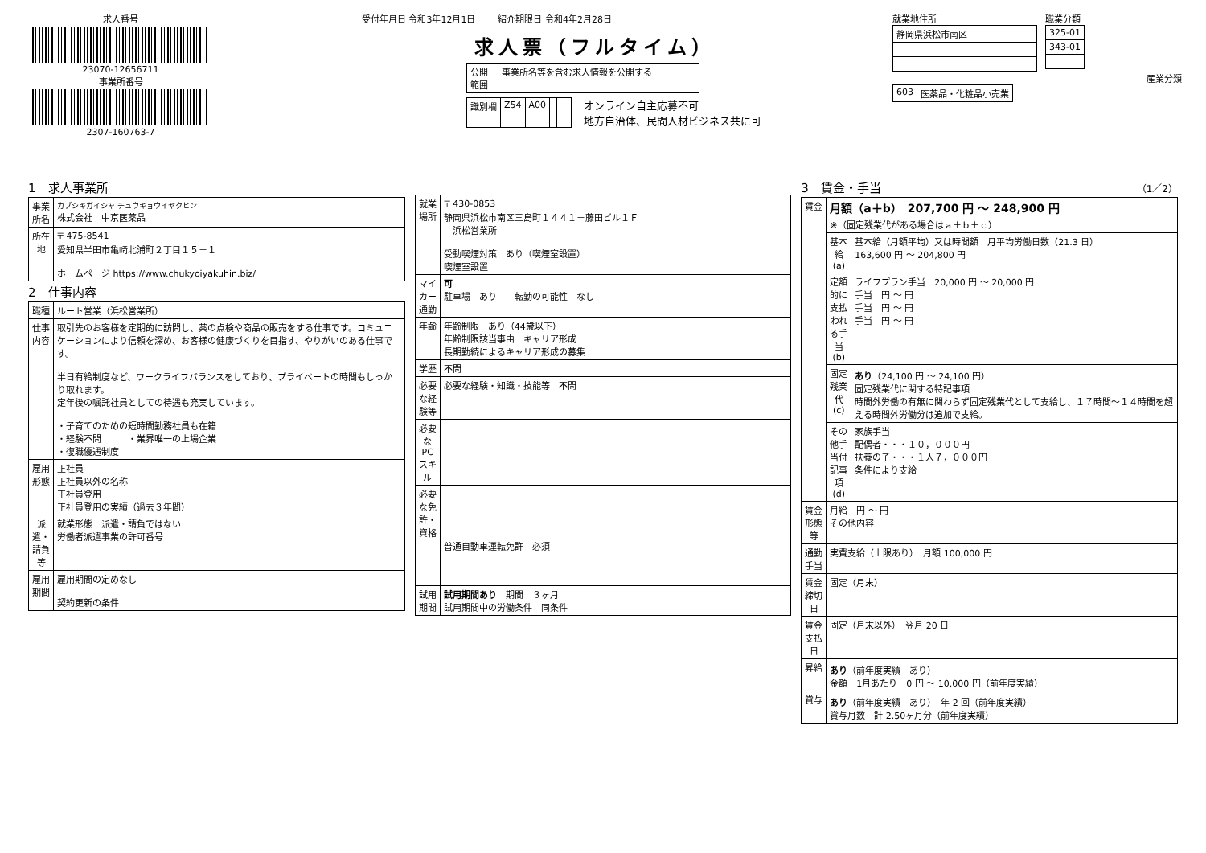求人番号
23070-12656711
事業所番号
2307-160763-7
受付年月日 令和3年12月1日 紹介期限日 令和4年2月28日
求人票（フルタイム）
| 公開 範囲 | 事業所名等を含む求人情報を公開する |
| 識別欄 | Z54 | A00 | | | |
オンライン自主応募不可
地方自治体、民間人材ビジネス共に可
就業地住所
| 静岡県浜松市南区 |
職業分類
| 325-01 |
| 343-01 |
産業分類
| 603 | 医薬品・化粧品小売業 |
1　求人事業所
| 事業所名 | カブシキガイシャ チュウキョウイヤクヒン 株式会社 中京医薬品 |
| 所在地 | 〒 475-8541 愛知県半田市亀崎北浦町２丁目１５－１ ホームページ https://www.chukyoiyakuhin.biz/ |
2　仕事内容
| 職種 | ルート営業（浜松営業所） |
| 仕事内容 | 取引先のお客様を定期的に訪問し、薬の点検や商品の販売をする仕事です。コミュニケーションにより信頼を深め、お客様の健康づくりを目指す、やりがいのある仕事です。 半日有給制度など、ワークライフバランスをしており、プライベートの時間もしっかり取れます。 定年後の嘱託社員としての待遇も充実しています。 ・子育てのための短時間勤務社員も在籍 ・経験不問 ・業界唯一の上場企業 ・復職優遇制度 |
| 雇用形態 | 正社員 正社員以外の名称 正社員登用 正社員登用の実績（過去３年間） |
| 派遣・請負等 | 就業形態 派遣・請負ではない 労働者派遣事業の許可番号 |
| 雇用期間 | 雇用期間の定めなし 契約更新の条件 |
| 就業場所 | 〒 430-0853 静岡県浜松市南区三島町１４４１－藤田ビル１Ｆ 浜松営業所 受動喫煙対策 あり（喫煙室設置） 喫煙室設置 |
| マイカー通勤 | 可 駐車場 あり 転勤の可能性 なし |
| 年齢 | 年齢制限 あり（44歳以下） 年齢制限該当事由 キャリア形成 長期勤続によるキャリア形成の募集 |
| 学歴 | 不問 |
| 必要な経験等 | 必要な経験・知識・技能等 不問 |
| 必要なPCスキル | |
| 必要な免許・資格 | 普通自動車運転免許 必須 |
| 試用期間 | 試用期間あり 期間 ３ヶ月 試用期間中の労働条件 同条件 |
3　賃金・手当 （1／2）
| 賃金 | 月額（a＋b） 207,700 円 〜 248,900 円 ※（固定残業代がある場合はａ＋ｂ＋ｃ） | |
| | 基本給(a) | 基本給（月額平均）又は時間額 月平均労働日数（21.3 日） 163,600 円 〜 204,800 円 |
| | 定額的に支払われる手当(b) | ライフプラン手当 20,000 円 〜 20,000 円 手当 円 〜 円 手当 円 〜 円 手当 円 〜 円 |
| | 固定残業代(c) | あり （24,100 円 〜 24,100 円） 固定残業代に関する特記事項 時間外労働の有無に関わらず固定残業代として支給し、１７時間〜１４時間を超える時間外労働分は追加で支給。 |
| | その他手当付記事項(d) | 家族手当 配偶者・・・１０，０００円 扶養の子・・・１人７，０００円 条件により支給 |
| 賃金形態等 | 月給 円 〜 円 その他内容 | |
| 通勤手当 | 実費支給（上限あり） 月額 100,000 円 | |
| 賃金締切日 | 固定（月末） | |
| 賃金支払日 | 固定（月末以外） 翌月 20 日 | |
| 昇給 | あり （前年度実績 あり） 金額 1月あたり 0 円 〜 10,000 円（前年度実績） | |
| 賞与 | あり （前年度実績 あり） 年 2 回（前年度実績） 賞与月数 計 2.50ヶ月分（前年度実績） | |